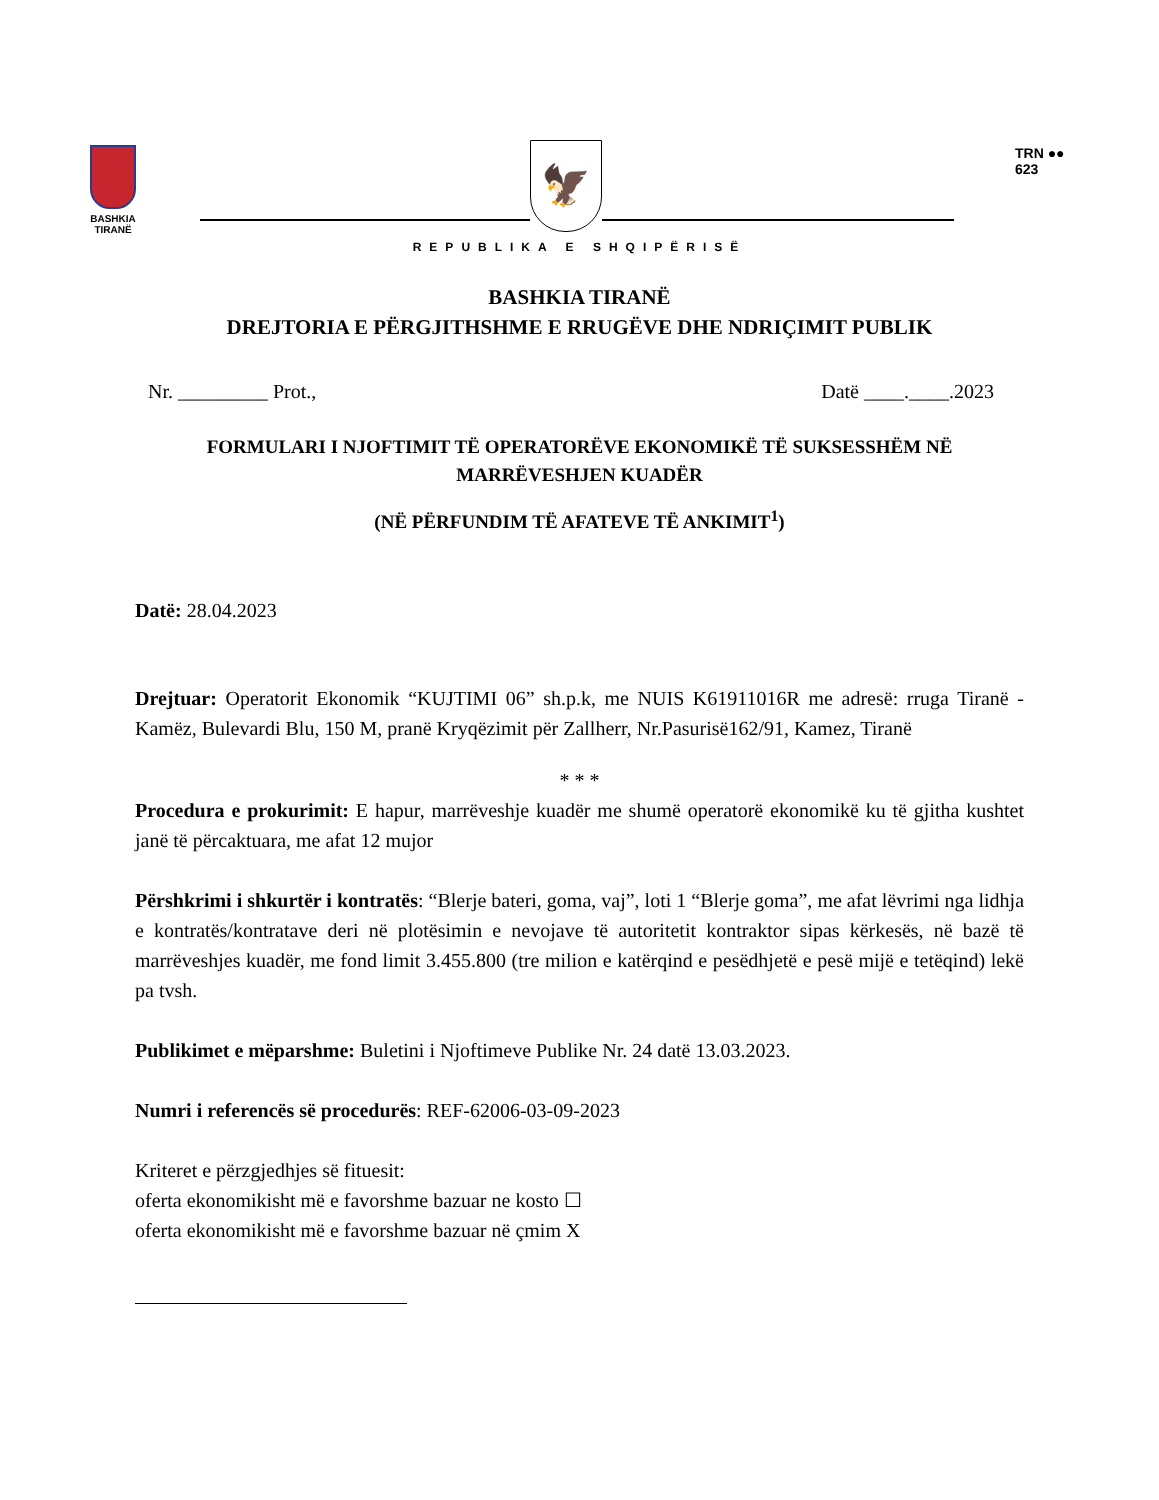BASHKIA TIRANË
🦅
REPUBLIKA E SHQIPËRISË
TRN ●●
623
BASHKIA TIRANË
DREJTORIA E PËRGJITHSHME E RRUGËVE DHE NDRIÇIMIT PUBLIK
Nr. _________ Prot., Datë ____.____.2023
FORMULARI I NJOFTIMIT TË OPERATORËVE EKONOMIKË TË SUKSESSHËM NË
MARRËVESHJEN KUADËR
(NË PËRFUNDIM TË AFATEVE TË ANKIMIT<sup>1</sup>)
Datë: 28.04.2023
Drejtuar: Operatorit Ekonomik “KUJTIMI 06” sh.p.k, me NUIS K61911016R me adresë: rruga Tiranë - Kamëz, Bulevardi Blu, 150 M, pranë Kryqëzimit për Zallherr, Nr.Pasurisë162/91, Kamez, Tiranë
* * *
Procedura e prokurimit: E hapur, marrëveshje kuadër me shumë operatorë ekonomikë ku të gjitha kushtet janë të përcaktuara, me afat 12 mujor
Përshkrimi i shkurtër i kontratës: “Blerje bateri, goma, vaj”, loti 1 “Blerje goma”, me afat lëvrimi nga lidhja e kontratës/kontratave deri në plotësimin e nevojave të autoritetit kontraktor sipas kërkesës, në bazë të marrëveshjes kuadër, me fond limit 3.455.800 (tre milion e katërqind e pesëdhjetë e pesë mijë e tetëqind) lekë pa tvsh.
Publikimet e mëparshme: Buletini i Njoftimeve Publike Nr. 24 datë 13.03.2023.
Numri i referencës së procedurës: REF-62006-03-09-2023
Kriteret e përzgjedhjes së fituesit:
oferta ekonomikisht më e favorshme bazuar ne kosto ☐
oferta ekonomikisht më e favorshme bazuar në çmim X